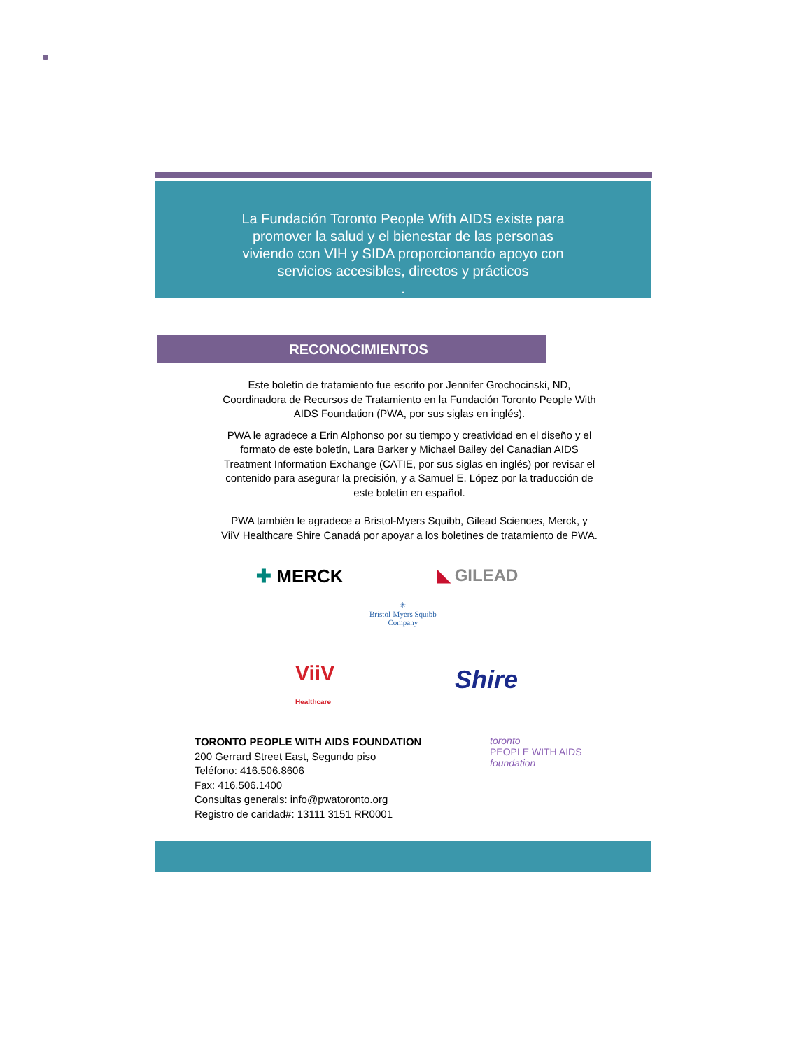La Fundación Toronto People With AIDS existe para
promover la salud y el bienestar de las personas
viviendo con VIH y SIDA proporcionando apoyo con
servicios accesibles, directos y prácticos
.
RECONOCIMIENTOS
Este boletín de tratamiento fue escrito por Jennifer Grochocinski, ND, Coordinadora de Recursos de Tratamiento en la Fundación Toronto People With AIDS Foundation (PWA, por sus siglas en inglés).
PWA le agradece a Erin Alphonso por su tiempo y creatividad en el diseño y el formato de este boletín, Lara Barker y Michael Bailey del Canadian AIDS Treatment Information Exchange (CATIE, por sus siglas en inglés) por revisar el contenido para asegurar la precisión, y a Samuel E. López por la traducción de este boletín en español.
PWA también le agradece a Bristol-Myers Squibb, Gilead Sciences, Merck, y ViiV Healthcare Shire Canadá por apoyar a los boletines de tratamiento de PWA.
✚ MERCK ◣ GILEAD
✳
Bristol-Myers Squibb
Company
ViiV
Healthcare
Shire
TORONTO PEOPLE WITH AIDS FOUNDATION
200 Gerrard Street East, Segundo piso
Teléfono: 416.506.8606
Fax: 416.506.1400
Consultas generals: info@pwatoronto.org
Registro de caridad#: 13111 3151 RR0001
toronto
PEOPLE WITH AIDS
foundation